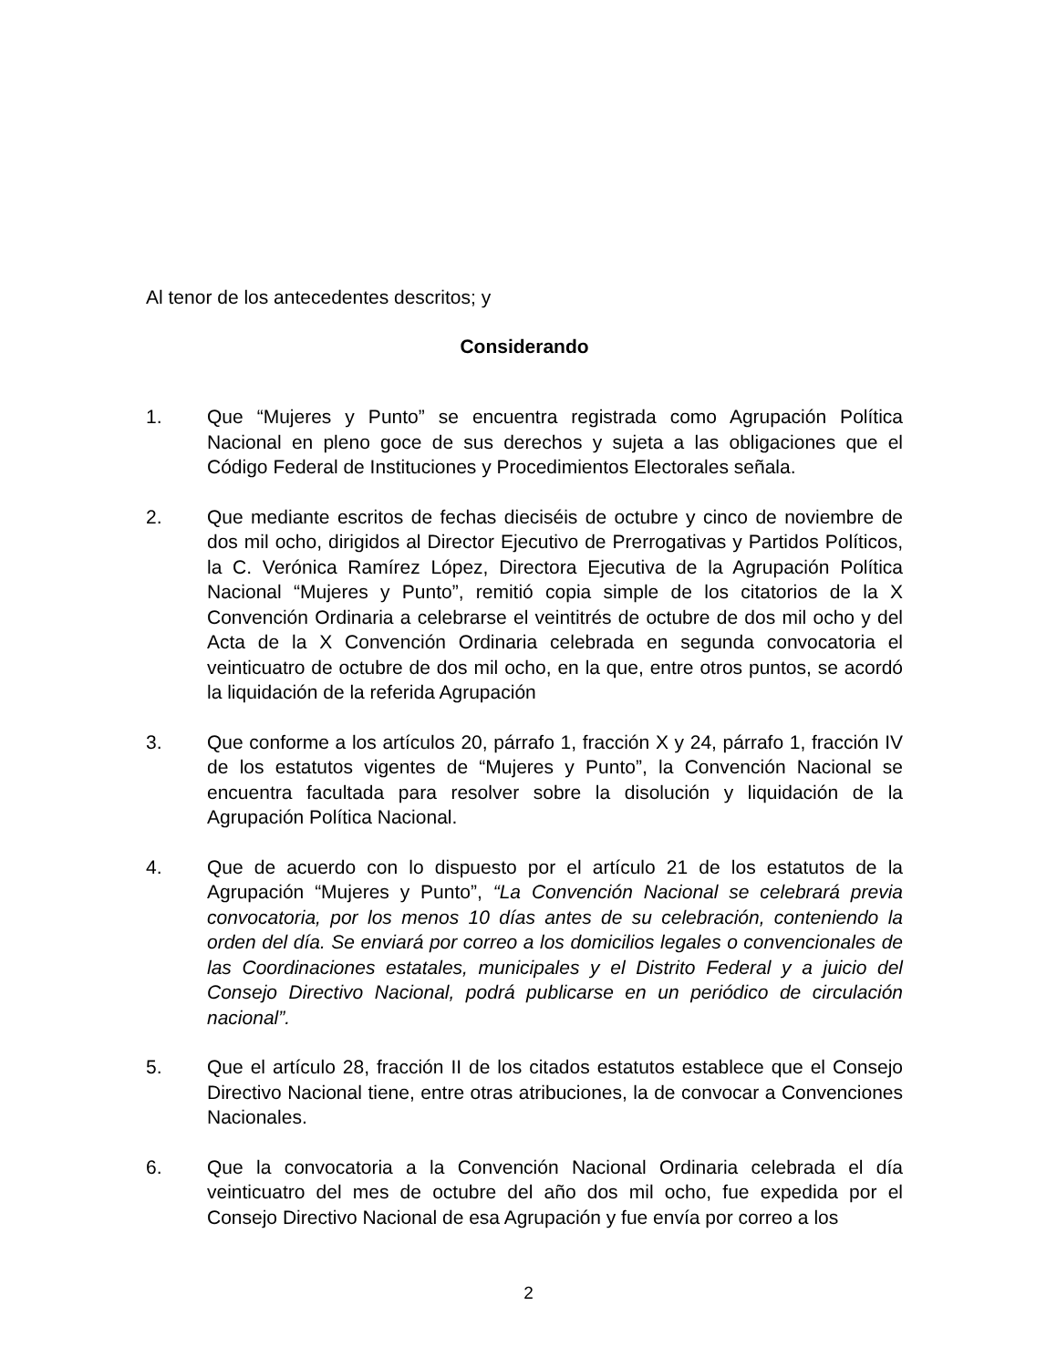Al tenor de los antecedentes descritos; y
Considerando
1. Que “Mujeres y Punto” se encuentra registrada como Agrupación Política Nacional en pleno goce de sus derechos y sujeta a las obligaciones que el Código Federal de Instituciones y Procedimientos Electorales señala.
2. Que mediante escritos de fechas dieciséis de octubre y cinco de noviembre de dos mil ocho, dirigidos al Director Ejecutivo de Prerrogativas y Partidos Políticos, la C. Verónica Ramírez López, Directora Ejecutiva de la Agrupación Política Nacional “Mujeres y Punto”, remitió copia simple de los citatorios de la X Convención Ordinaria a celebrarse el veintitrés de octubre de dos mil ocho y del Acta de la X Convención Ordinaria celebrada en segunda convocatoria el veinticuatro de octubre de dos mil ocho, en la que, entre otros puntos, se acordó la liquidación de la referida Agrupación
3. Que conforme a los artículos 20, párrafo 1, fracción X y 24, párrafo 1, fracción IV de los estatutos vigentes de “Mujeres y Punto”, la Convención Nacional se encuentra facultada para resolver sobre la disolución y liquidación de la Agrupación Política Nacional.
4. Que de acuerdo con lo dispuesto por el artículo 21 de los estatutos de la Agrupación “Mujeres y Punto”, “La Convención Nacional se celebrará previa convocatoria, por los menos 10 días antes de su celebración, conteniendo la orden del día. Se enviará por correo a los domicilios legales o convencionales de las Coordinaciones estatales, municipales y el Distrito Federal y a juicio del Consejo Directivo Nacional, podrá publicarse en un periódico de circulación nacional”.
5. Que el artículo 28, fracción II de los citados estatutos establece que el Consejo Directivo Nacional tiene, entre otras atribuciones, la de convocar a Convenciones Nacionales.
6. Que la convocatoria a la Convención Nacional Ordinaria celebrada el día veinticuatro del mes de octubre del año dos mil ocho, fue expedida por el Consejo Directivo Nacional de esa Agrupación y fue envía por correo a los
2